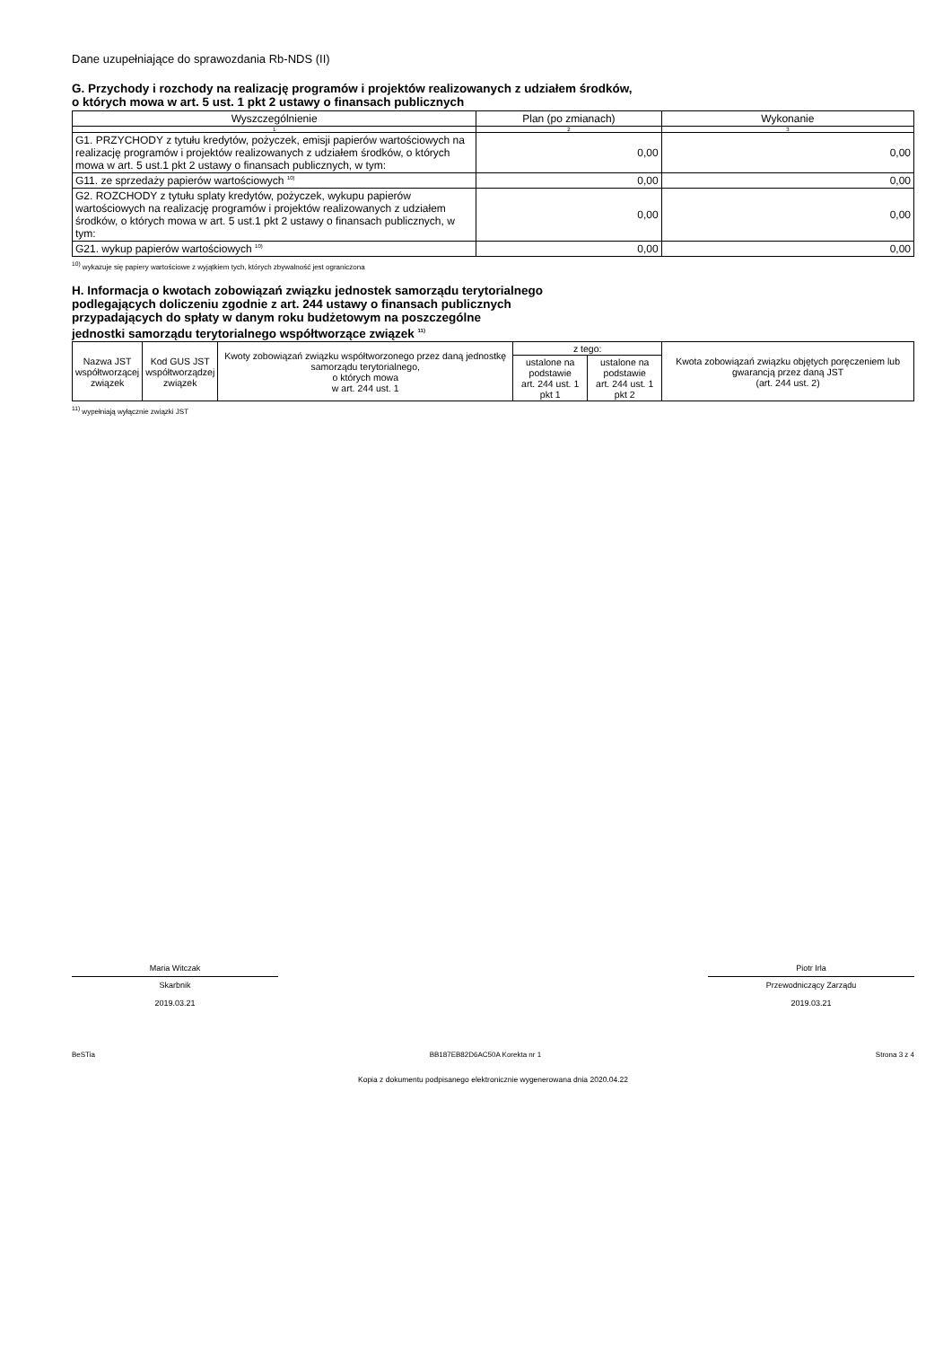Dane uzupełniające do sprawozdania Rb-NDS (II)
G. Przychody i rozchody na realizację programów i projektów realizowanych z udziałem środków,
o których mowa w art. 5 ust. 1 pkt 2 ustawy o finansach publicznych
| Wyszczególnienie | Plan (po zmianach) | Wykonanie |
| --- | --- | --- |
| 1 | 2 | 3 |
| G1. PRZYCHODY z tytułu kredytów, pożyczek, emisji papierów wartościowych na realizację programów i projektów realizowanych z udziałem środków, o których mowa w art. 5 ust.1 pkt 2 ustawy o finansach publicznych, w tym: | 0,00 | 0,00 |
| G11. ze sprzedaży papierów wartościowych <sup>10)</sup> | 0,00 | 0,00 |
| G2. ROZCHODY z tytułu splaty kredytów, pożyczek, wykupu papierów wartościowych na realizację programów i projektów realizowanych z udziałem środków, o których mowa w art. 5 ust.1 pkt 2 ustawy o finansach publicznych, w tym: | 0,00 | 0,00 |
| G21. wykup papierów wartościowych <sup>10)</sup> | 0,00 | 0,00 |
<sup>10)</sup> wykazuje się papiery wartościowe z wyjątkiem tych, których zbywalność jest ograniczona
H. Informacja o kwotach zobowiązań związku jednostek samorządu terytorialnego
podlegających doliczeniu zgodnie z art. 244 ustawy o finansach publicznych
przypadających do spłaty w danym roku budżetowym na poszczególne
jednostki samorządu terytorialnego współtworzące związek <sup>11)</sup>
| Nazwa JST współtworzącej związek | Kod GUS JST współtworządzej związek | Kwoty zobowiązań związku współtworzonego przez daną jednostkę samorządu terytorialnego, o których mowa w art. 244 ust. 1 | z tego: | | Kwota zobowiązań związku objętych poręczeniem lub gwarancją przez daną JST (art. 244 ust. 2) |
| | | | ustalone na podstawie art. 244 ust. 1 pkt 1 | ustalone na podstawie art. 244 ust. 1 pkt 2 | |
<sup>11)</sup> wypełniają wyłącznie związki JST
Maria Witczak
Skarbnik
2019.03.21
Piotr Irla
Przewodniczący Zarządu
2019.03.21
BeSTia BB187EB82D6AC50A Korekta nr 1 Strona 3 z 4
Kopia z dokumentu podpisanego elektronicznie wygenerowana dnia 2020.04.22